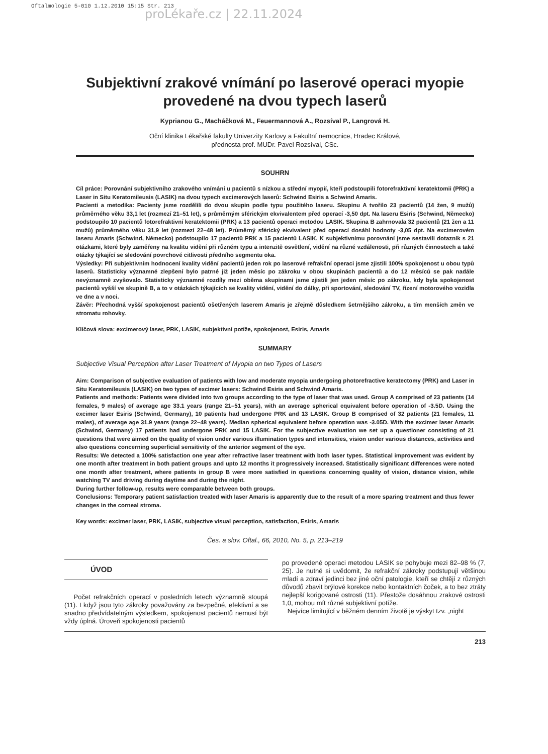Oftalmologie 5-010 1.12.2010 15:15 Str. 213
proLékaře.cz | 22.11.2024
Subjektivní zrakové vnímání po laserové operaci myopie provedené na dvou typech laserů
Kyprianou G., Macháčková M., Feuermannová A., Rozsíval P., Langrová H.
Oční klinika Lékařské fakulty Univerzity Karlovy a Fakultní nemocnice, Hradec Králové,
přednosta prof. MUDr. Pavel Rozsíval, CSc.
SOUHRN
Cíl práce: Porovnání subjektivního zrakového vnímání u pacientů s nízkou a střední myopií, kteří podstoupili fotorefraktivní keratektomii (PRK) a Laser in Situ Keratomileusis (LASIK) na dvou typech excimerových laserů: Schwind Esiris a Schwind Amaris.
Pacienti a metodika: Pacienty jsme rozdělili do dvou skupin podle typu použitého laseru. Skupinu A tvořilo 23 pacientů (14 žen, 9 mužů) průměrného věku 33,1 let (rozmezí 21–51 let), s průměrným sférickým ekvivalentem před operací -3,50 dpt. Na laseru Esiris (Schwind, Německo) podstoupilo 10 pacientů fotorefraktivní keratektomii (PRK) a 13 pacientů operaci metodou LASIK. Skupina B zahrnovala 32 pacientů (21 žen a 11 mužů) průměrného věku 31,9 let (rozmezí 22–48 let). Průměrný sférický ekvivalent před operací dosáhl hodnoty -3,05 dpt. Na excimerovém laseru Amaris (Schwind, Německo) podstoupilo 17 pacientů PRK a 15 pacientů LASIK. K subjektivnímu porovnání jsme sestavili dotazník s 21 otázkami, které byly zaměřeny na kvalitu vidění při různém typu a intenzitě osvětlení, vidění na různé vzdálenosti, při různých činnostech a také otázky týkající se sledování povrchové citlivosti předního segmentu oka.
Výsledky: Při subjektivním hodnocení kvality vidění pacientů jeden rok po laserové refrakční operaci jsme zjistili 100% spokojenost u obou typů laserů. Statisticky významné zlepšení bylo patrné již jeden měsíc po zákroku v obou skupinách pacientů a do 12 měsíců se pak nadále nevýznamně zvyšovalo. Statisticky významné rozdíly mezi oběma skupinami jsme zjistili jen jeden měsíc po zákroku, kdy byla spokojenost pacientů vyšší ve skupině B, a to v otázkách týkajících se kvality vidění, vidění do dálky, při sportování, sledování TV, řízení motorového vozidla ve dne a v noci.
Závěr: Přechodná vyšší spokojenost pacientů ošetřených laserem Amaris je zřejmě důsledkem šetrnějšího zákroku, a tím menších změn ve stromatu rohovky.
Klíčová slova: excimerový laser, PRK, LASIK, subjektivní potíže, spokojenost, Esiris, Amaris
SUMMARY
Subjective Visual Perception after Laser Treatment of Myopia on two Types of Lasers
Aim: Comparison of subjective evaluation of patients with low and moderate myopia undergoing photorefractive keratectomy (PRK) and Laser in Situ Keratomileusis (LASIK) on two types of excimer lasers: Schwind Esiris and Schwind Amaris.
Patients and methods: Patients were divided into two groups according to the type of laser that was used. Group A comprised of 23 patients (14 females, 9 males) of average age 33.1 years (range 21–51 years), with an average spherical equivalent before operation of -3.5D. Using the excimer laser Esiris (Schwind, Germany), 10 patients had undergone PRK and 13 LASIK. Group B comprised of 32 patients (21 females, 11 males), of average age 31.9 years (range 22–48 years). Median spherical equivalent before operation was -3.05D. With the excimer laser Amaris (Schwind, Germany) 17 patients had undergone PRK and 15 LASIK. For the subjective evaluation we set up a questioner consisting of 21 questions that were aimed on the quality of vision under various illumination types and intensities, vision under various distances, activities and also questions concerning superficial sensitivity of the anterior segment of the eye.
Results: We detected a 100% satisfaction one year after refractive laser treatment with both laser types. Statistical improvement was evident by one month after treatment in both patient groups and upto 12 months it progressively increased. Statistically significant differences were noted one month after treatment, where patients in group B were more satisfied in questions concerning quality of vision, distance vision, while watching TV and driving during daytime and during the night.
During further follow-up, results were comparable between both groups.
Conclusions: Temporary patient satisfaction treated with laser Amaris is apparently due to the result of a more sparing treatment and thus fewer changes in the corneal stroma.
Key words: excimer laser, PRK, LASIK, subjective visual perception, satisfaction, Esiris, Amaris
Čes. a slov. Oftal., 66, 2010, No. 5, p. 213–219
ÚVOD
Počet refrakčních operací v posledních letech významně stoupá (11). I když jsou tyto zákroky považovány za bezpečné, efektivní a se snadno předvídatelným výsledkem, spokojenost pacientů nemusí být vždy úplná. Úroveň spokojenosti pacientů
po provedené operaci metodou LASIK se pohybuje mezi 82–98 % (7, 25). Je nutné si uvědomit, že refrakční zákroky podstupují většinou mladí a zdraví jedinci bez jiné oční patologie, kteří se chtějí z různých důvodů zbavit brýlové korekce nebo kontaktních čoček, a to bez ztráty nejlepší korigované ostrosti (11). Přestože dosáhnou zrakové ostrosti 1,0, mohou mít různé subjektivní potíže.
Nejvíce limitující v běžném denním životě je výskyt tzv. „night
213